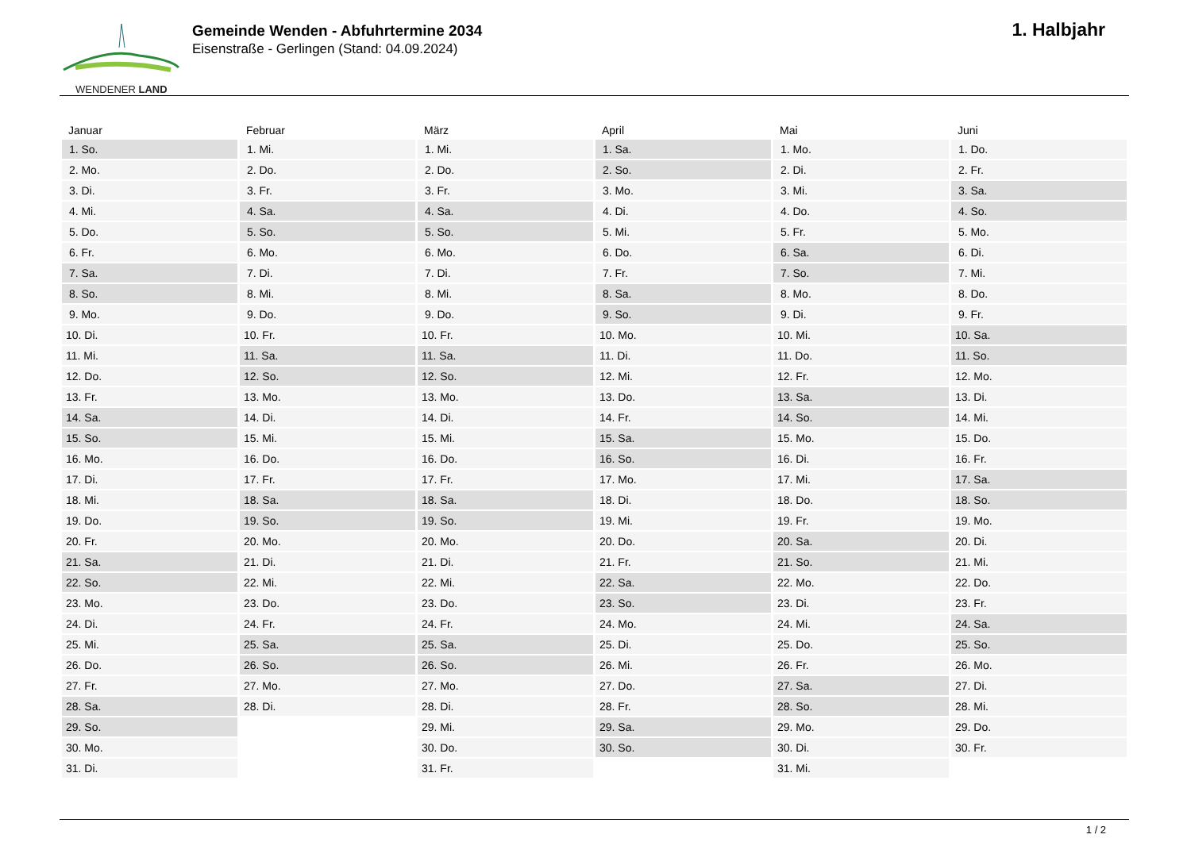WENDENER LAND
Gemeinde Wenden - Abfuhrtermine 2034
Eisenstraße - Gerlingen (Stand: 04.09.2024)
1. Halbjahr
| Januar | Februar | März | April | Mai | Juni |
| --- | --- | --- | --- | --- | --- |
| 1. So. | 1. Mi. | 1. Mi. | 1. Sa. | 1. Mo. | 1. Do. |
| 2. Mo. | 2. Do. | 2. Do. | 2. So. | 2. Di. | 2. Fr. |
| 3. Di. | 3. Fr. | 3. Fr. | 3. Mo. | 3. Mi. | 3. Sa. |
| 4. Mi. | 4. Sa. | 4. Sa. | 4. Di. | 4. Do. | 4. So. |
| 5. Do. | 5. So. | 5. So. | 5. Mi. | 5. Fr. | 5. Mo. |
| 6. Fr. | 6. Mo. | 6. Mo. | 6. Do. | 6. Sa. | 6. Di. |
| 7. Sa. | 7. Di. | 7. Di. | 7. Fr. | 7. So. | 7. Mi. |
| 8. So. | 8. Mi. | 8. Mi. | 8. Sa. | 8. Mo. | 8. Do. |
| 9. Mo. | 9. Do. | 9. Do. | 9. So. | 9. Di. | 9. Fr. |
| 10. Di. | 10. Fr. | 10. Fr. | 10. Mo. | 10. Mi. | 10. Sa. |
| 11. Mi. | 11. Sa. | 11. Sa. | 11. Di. | 11. Do. | 11. So. |
| 12. Do. | 12. So. | 12. So. | 12. Mi. | 12. Fr. | 12. Mo. |
| 13. Fr. | 13. Mo. | 13. Mo. | 13. Do. | 13. Sa. | 13. Di. |
| 14. Sa. | 14. Di. | 14. Di. | 14. Fr. | 14. So. | 14. Mi. |
| 15. So. | 15. Mi. | 15. Mi. | 15. Sa. | 15. Mo. | 15. Do. |
| 16. Mo. | 16. Do. | 16. Do. | 16. So. | 16. Di. | 16. Fr. |
| 17. Di. | 17. Fr. | 17. Fr. | 17. Mo. | 17. Mi. | 17. Sa. |
| 18. Mi. | 18. Sa. | 18. Sa. | 18. Di. | 18. Do. | 18. So. |
| 19. Do. | 19. So. | 19. So. | 19. Mi. | 19. Fr. | 19. Mo. |
| 20. Fr. | 20. Mo. | 20. Mo. | 20. Do. | 20. Sa. | 20. Di. |
| 21. Sa. | 21. Di. | 21. Di. | 21. Fr. | 21. So. | 21. Mi. |
| 22. So. | 22. Mi. | 22. Mi. | 22. Sa. | 22. Mo. | 22. Do. |
| 23. Mo. | 23. Do. | 23. Do. | 23. So. | 23. Di. | 23. Fr. |
| 24. Di. | 24. Fr. | 24. Fr. | 24. Mo. | 24. Mi. | 24. Sa. |
| 25. Mi. | 25. Sa. | 25. Sa. | 25. Di. | 25. Do. | 25. So. |
| 26. Do. | 26. So. | 26. So. | 26. Mi. | 26. Fr. | 26. Mo. |
| 27. Fr. | 27. Mo. | 27. Mo. | 27. Do. | 27. Sa. | 27. Di. |
| 28. Sa. | 28. Di. | 28. Di. | 28. Fr. | 28. So. | 28. Mi. |
| 29. So. | | 29. Mi. | 29. Sa. | 29. Mo. | 29. Do. |
| 30. Mo. | | 30. Do. | 30. So. | 30. Di. | 30. Fr. |
| 31. Di. | | 31. Fr. | | 31. Mi. | |
1 / 2